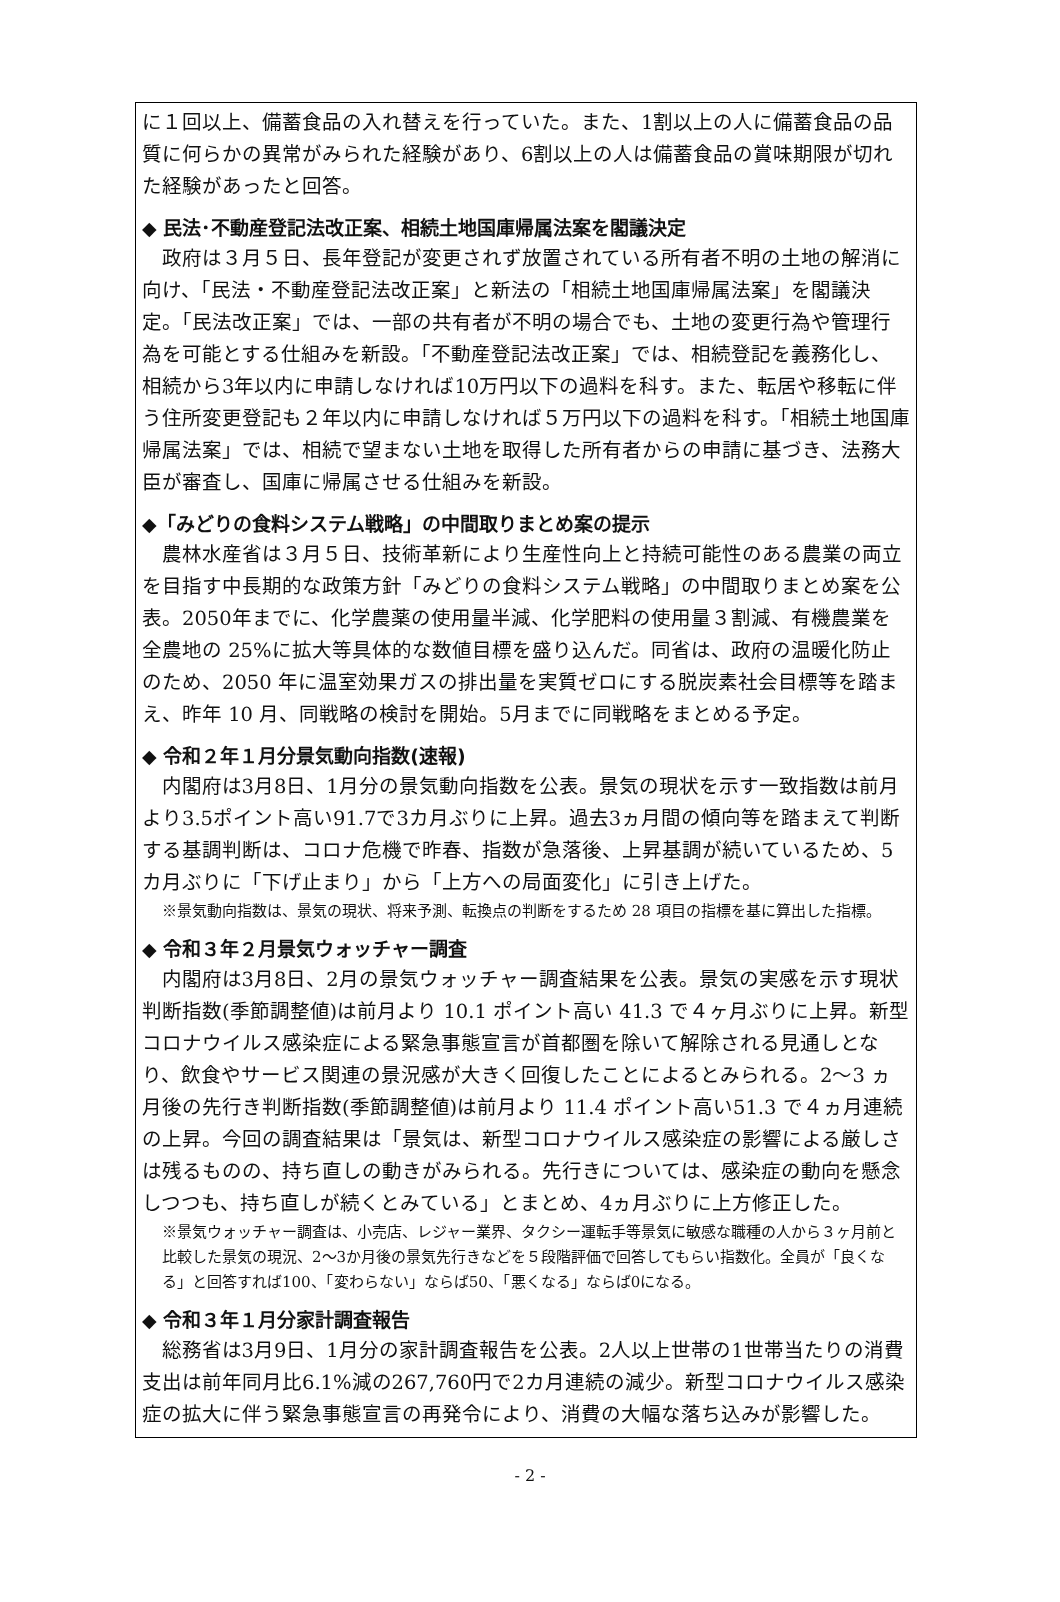に１回以上、備蓄食品の入れ替えを行っていた。また、1割以上の人に備蓄食品の品質に何らかの異常がみられた経験があり、6割以上の人は備蓄食品の賞味期限が切れた経験があったと回答。
◆ 民法･不動産登記法改正案、相続土地国庫帰属法案を閣議決定
政府は３月５日、長年登記が変更されず放置されている所有者不明の土地の解消に向け、「民法・不動産登記法改正案」と新法の「相続土地国庫帰属法案」を閣議決定。「民法改正案」では、一部の共有者が不明の場合でも、土地の変更行為や管理行為を可能とする仕組みを新設。「不動産登記法改正案」では、相続登記を義務化し、相続から3年以内に申請しなければ10万円以下の過料を科す。また、転居や移転に伴う住所変更登記も２年以内に申請しなければ５万円以下の過料を科す。「相続土地国庫帰属法案」では、相続で望まない土地を取得した所有者からの申請に基づき、法務大臣が審査し、国庫に帰属させる仕組みを新設。
◆「みどりの食料システム戦略」の中間取りまとめ案の提示
農林水産省は３月５日、技術革新により生産性向上と持続可能性のある農業の両立を目指す中長期的な政策方針「みどりの食料システム戦略」の中間取りまとめ案を公表。2050年までに、化学農薬の使用量半減、化学肥料の使用量３割減、有機農業を全農地の 25%に拡大等具体的な数値目標を盛り込んだ。同省は、政府の温暖化防止のため、2050 年に温室効果ガスの排出量を実質ゼロにする脱炭素社会目標等を踏まえ、昨年 10 月、同戦略の検討を開始。5月までに同戦略をまとめる予定。
◆ 令和２年１月分景気動向指数(速報)
内閣府は3月8日、1月分の景気動向指数を公表。景気の現状を示す一致指数は前月より3.5ポイント高い91.7で3カ月ぶりに上昇。過去3ヵ月間の傾向等を踏まえて判断する基調判断は、コロナ危機で昨春、指数が急落後、上昇基調が続いているため、5カ月ぶりに「下げ止まり」から「上方への局面変化」に引き上げた。
※景気動向指数は、景気の現状、将来予測、転換点の判断をするため 28 項目の指標を基に算出した指標。
◆ 令和３年２月景気ウォッチャー調査
内閣府は3月8日、2月の景気ウォッチャー調査結果を公表。景気の実感を示す現状判断指数(季節調整値)は前月より 10.1 ポイント高い 41.3 で４ヶ月ぶりに上昇。新型コロナウイルス感染症による緊急事態宣言が首都圏を除いて解除される見通しとなり、飲食やサービス関連の景況感が大きく回復したことによるとみられる。2〜3 ヵ月後の先行き判断指数(季節調整値)は前月より 11.4 ポイント高い51.3 で４ヵ月連続の上昇。今回の調査結果は「景気は、新型コロナウイルス感染症の影響による厳しさは残るものの、持ち直しの動きがみられる。先行きについては、感染症の動向を懸念しつつも、持ち直しが続くとみている」とまとめ、4ヵ月ぶりに上方修正した。
※景気ウォッチャー調査は、小売店、レジャー業界、タクシー運転手等景気に敏感な職種の人から３ヶ月前と比較した景気の現況、2〜3か月後の景気先行きなどを５段階評価で回答してもらい指数化。全員が「良くなる」と回答すれば100、「変わらない」ならば50、「悪くなる」ならば0になる。
◆ 令和３年１月分家計調査報告
総務省は3月9日、1月分の家計調査報告を公表。2人以上世帯の1世帯当たりの消費支出は前年同月比6.1%減の267,760円で2カ月連続の減少。新型コロナウイルス感染症の拡大に伴う緊急事態宣言の再発令により、消費の大幅な落ち込みが影響した。
- 2 -